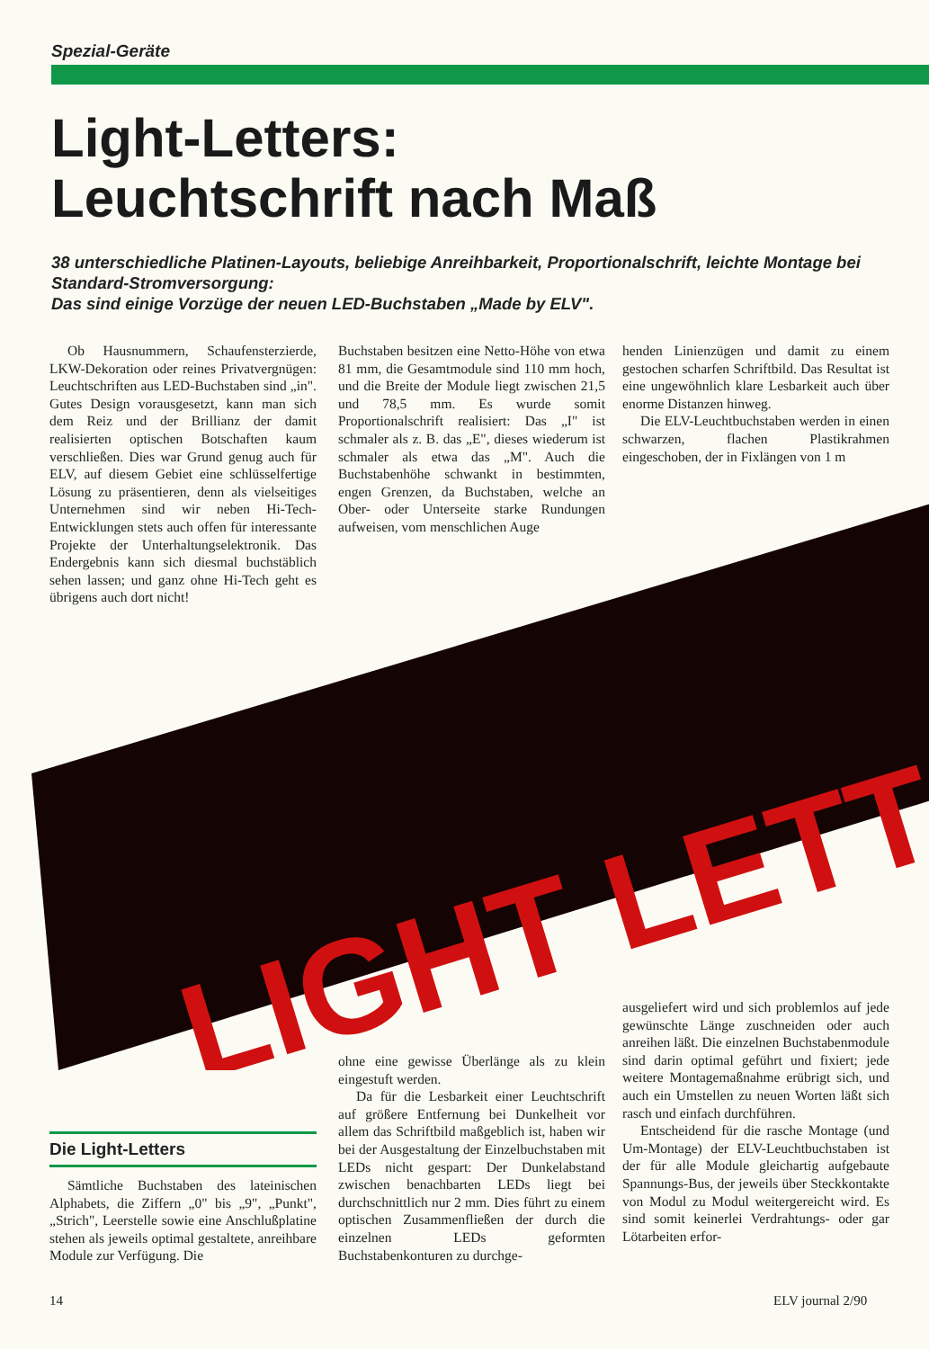Spezial-Geräte
Light-Letters:
Leuchtschrift nach Maß
38 unterschiedliche Platinen-Layouts, beliebige Anreihbarkeit, Proportionalschrift, leichte Montage bei Standard-Stromversorgung:
Das sind einige Vorzüge der neuen LED-Buchstaben „Made by ELV".
Ob Hausnummern, Schaufensterzierde, LKW-Dekoration oder reines Privatvergnügen: Leuchtschriften aus LED-Buchstaben sind „in". Gutes Design vorausgesetzt, kann man sich dem Reiz und der Brillianz der damit realisierten optischen Botschaften kaum verschließen. Dies war Grund genug auch für ELV, auf diesem Gebiet eine schlüsselfertige Lösung zu präsentieren, denn als vielseitiges Unternehmen sind wir neben Hi-Tech-Entwicklungen stets auch offen für interessante Projekte der Unterhaltungselektronik. Das Endergebnis kann sich diesmal buchstäblich sehen lassen; und ganz ohne Hi-Tech geht es übrigens auch dort nicht!
Buchstaben besitzen eine Netto-Höhe von etwa 81 mm, die Gesamtmodule sind 110 mm hoch, und die Breite der Module liegt zwischen 21,5 und 78,5 mm. Es wurde somit Proportionalschrift realisiert: Das „I" ist schmaler als z. B. das „E", dieses wiederum ist schmaler als etwa das „M". Auch die Buchstabenhöhe schwankt in bestimmten, engen Grenzen, da Buchstaben, welche an Ober- oder Unterseite starke Rundungen aufweisen, vom menschlichen Auge
henden Linienzügen und damit zu einem gestochen scharfen Schriftbild. Das Resultat ist eine ungewöhnlich klare Lesbarkeit auch über enorme Distanzen hinweg.
Die ELV-Leuchtbuchstaben werden in einen schwarzen, flachen Plastikrahmen eingeschoben, der in Fixlängen von 1 m
LIGHT LETT
Die Light-Letters
Sämtliche Buchstaben des lateinischen Alphabets, die Ziffern „0" bis „9", „Punkt", „Strich", Leerstelle sowie eine Anschlußplatine stehen als jeweils optimal gestaltete, anreihbare Module zur Verfügung. Die
ohne eine gewisse Überlänge als zu klein eingestuft werden.
Da für die Lesbarkeit einer Leuchtschrift auf größere Entfernung bei Dunkelheit vor allem das Schriftbild maßgeblich ist, haben wir bei der Ausgestaltung der Einzelbuchstaben mit LEDs nicht gespart: Der Dunkelabstand zwischen benachbarten LEDs liegt bei durchschnittlich nur 2 mm. Dies führt zu einem optischen Zusammenfließen der durch die einzelnen LEDs geformten Buchstabenkonturen zu durchge-
ausgeliefert wird und sich problemlos auf jede gewünschte Länge zuschneiden oder auch anreihen läßt. Die einzelnen Buchstabenmodule sind darin optimal geführt und fixiert; jede weitere Montagemaßnahme erübrigt sich, und auch ein Umstellen zu neuen Worten läßt sich rasch und einfach durchführen.
Entscheidend für die rasche Montage (und Um-Montage) der ELV-Leuchtbuchstaben ist der für alle Module gleichartig aufgebaute Spannungs-Bus, der jeweils über Steckkontakte von Modul zu Modul weitergereicht wird. Es sind somit keinerlei Verdrahtungs- oder gar Lötarbeiten erfor-
14 ELV journal 2/90